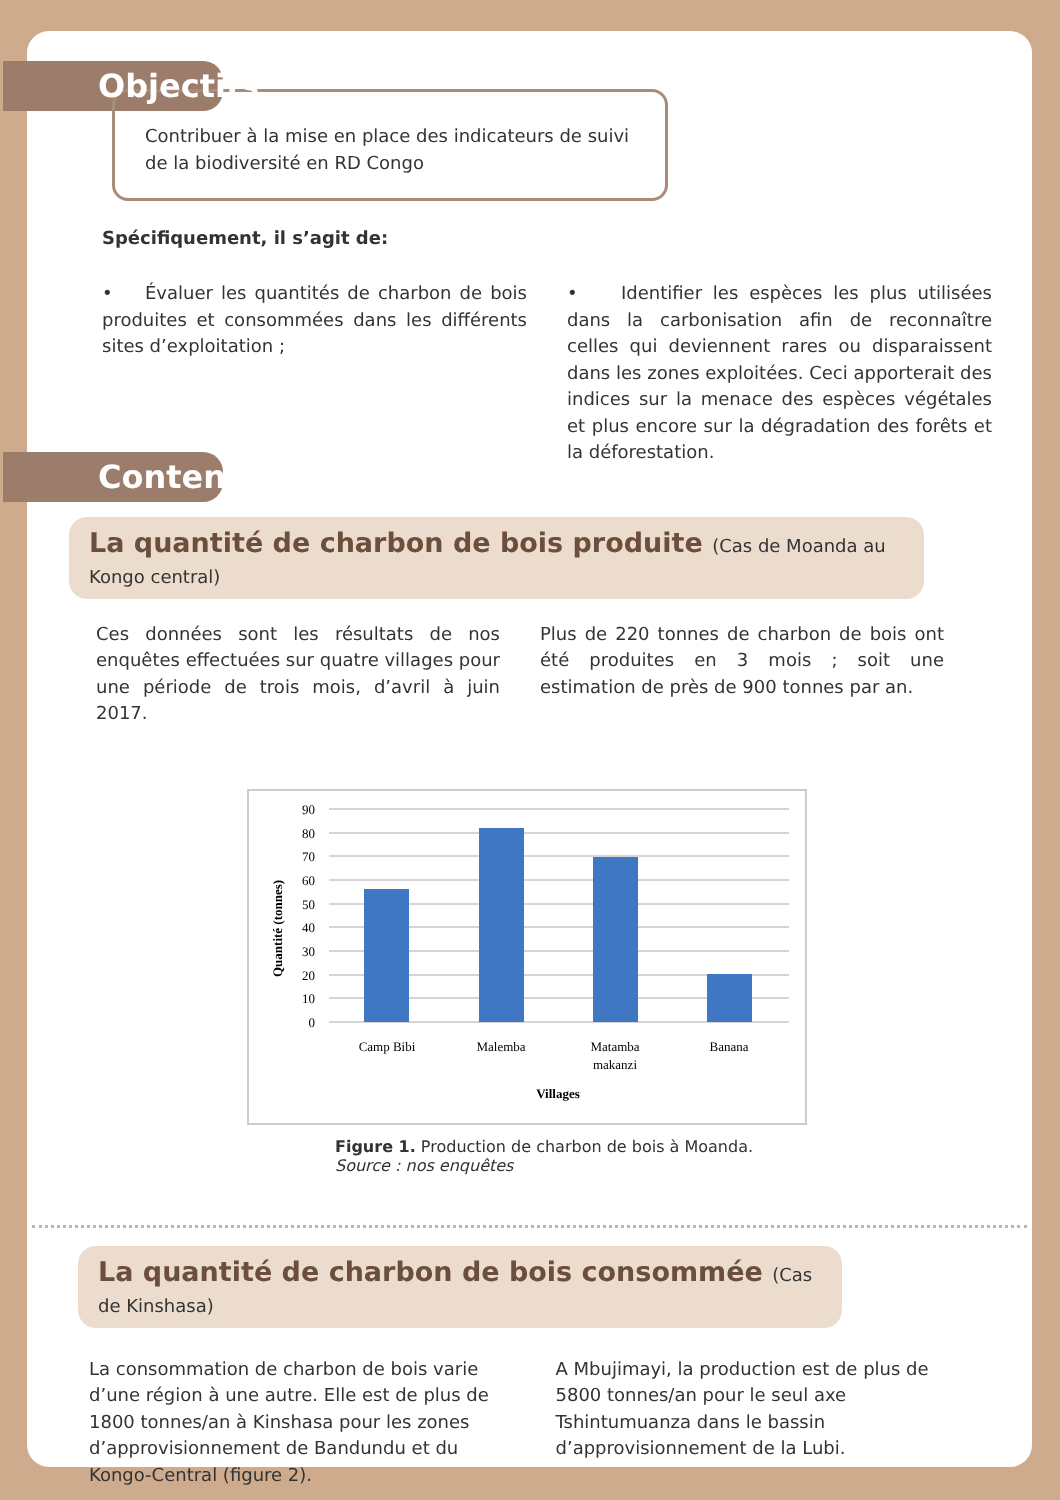Objectifs
Contribuer à la mise en place des indicateurs de suivi de la biodiversité en RD Congo
Spécifiquement, il s’agit de:
• Évaluer les quantités de charbon de bois produites et consommées dans les différents sites d’exploitation ;
• Identifier les espèces les plus utilisées dans la carbonisation afin de reconnaître celles qui deviennent rares ou disparaissent dans les zones exploitées. Ceci apporterait des indices sur la menace des espèces végétales et plus encore sur la dégradation des forêts et la déforestation.
Contenu
La quantité de charbon de bois produite (Cas de Moanda au Kongo central)
Ces données sont les résultats de nos enquêtes effectuées sur quatre villages pour une période de trois mois, d’avril à juin 2017.
Plus de 220 tonnes de charbon de bois ont été produites en 3 mois ; soit une estimation de près de 900 tonnes par an.
90
80
70
60
50
40
30
20
10
0
Quantité (tonnes)
Camp Bibi
Malemba
Matamba
makanzi
Banana
Villages
Figure 1. Production de charbon de bois à Moanda.
Source : nos enquêtes
La quantité de charbon de bois consommée (Cas de Kinshasa)
La consommation de charbon de bois varie d’une région à une autre. Elle est de plus de 1800 tonnes/an à Kinshasa pour les zones d’approvisionnement de Bandundu et du Kongo-Central (figure 2).
A Mbujimayi, la production est de plus de 5800 tonnes/an pour le seul axe Tshintumuanza dans le bassin d’approvisionnement de la Lubi.